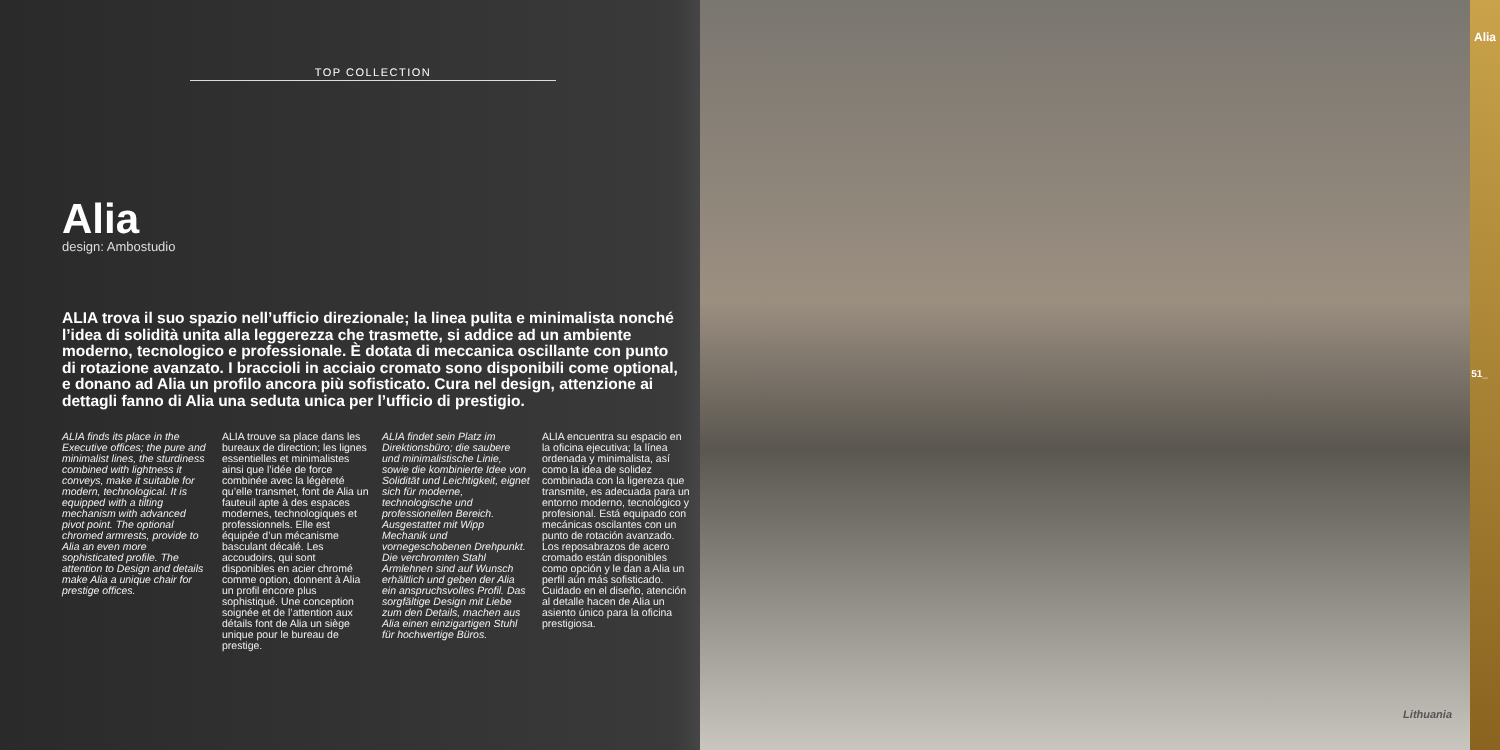TOP COLLECTION
Alia
design: Ambostudio
ALIA trova il suo spazio nell’ufficio direzionale; la linea pulita e minimalista nonché l’idea di solidità unita alla leggerezza che trasmette, si addice ad un ambiente moderno, tecnologico e professionale. È dotata di meccanica oscillante con punto di rotazione avanzato. I braccioli in acciaio cromato sono disponibili come optional, e donano ad Alia un profilo ancora più sofisticato. Cura nel design, attenzione ai dettagli fanno di Alia una seduta unica per l’ufficio di prestigio.
ALIA finds its place in the Executive offices; the pure and minimalist lines, the sturdiness combined with lightness it conveys, make it suitable for modern, technological. It is equipped with a tilting mechanism with advanced pivot point. The optional chromed armrests, provide to Alia an even more sophisticated profile. The attention to Design and details make Alia a unique chair for prestige offices.
ALIA trouve sa place dans les bureaux de direction; les lignes essentielles et minimalistes ainsi que l’idée de force combinée avec la légèreté qu’elle transmet, font de Alia un fauteuil apte à des espaces modernes, technologiques et professionnels. Elle est équipée d’un mécanisme basculant décalé. Les accoudoirs, qui sont disponibles en acier chromé comme option, donnent à Alia un profil encore plus sophistiqué. Une conception soignée et de l’attention aux détails font de Alia un siège unique pour le bureau de prestige.
ALIA findet sein Platz im Direktionsbüro; die saubere und minimalistische Linie, sowie die kombinierte Idee von Solidität und Leichtigkeit, eignet sich für moderne, technologische und professionellen Bereich. Ausgestattet mit Wipp Mechanik und vornegeschobenen Drehpunkt. Die verchromten Stahl Armlehnen sind auf Wunsch erhältlich und geben der Alia ein anspruchsvolles Profil. Das sorgfältige Design mit Liebe zum den Details, machen aus Alia einen einzigartigen Stuhl für hochwertige Büros.
ALIA encuentra su espacio en la oficina ejecutiva; la línea ordenada y minimalista, así como la idea de solidez combinada con la ligereza que transmite, es adecuada para un entorno moderno, tecnológico y profesional. Está equipado con mecánicas oscilantes con un punto de rotación avanzado. Los reposabrazos de acero cromado están disponibles como opción y le dan a Alia un perfil aún más sofisticado. Cuidado en el diseño, atención al detalle hacen de Alia un asiento único para la oficina prestigiosa.
Alia
51_
Lithuania